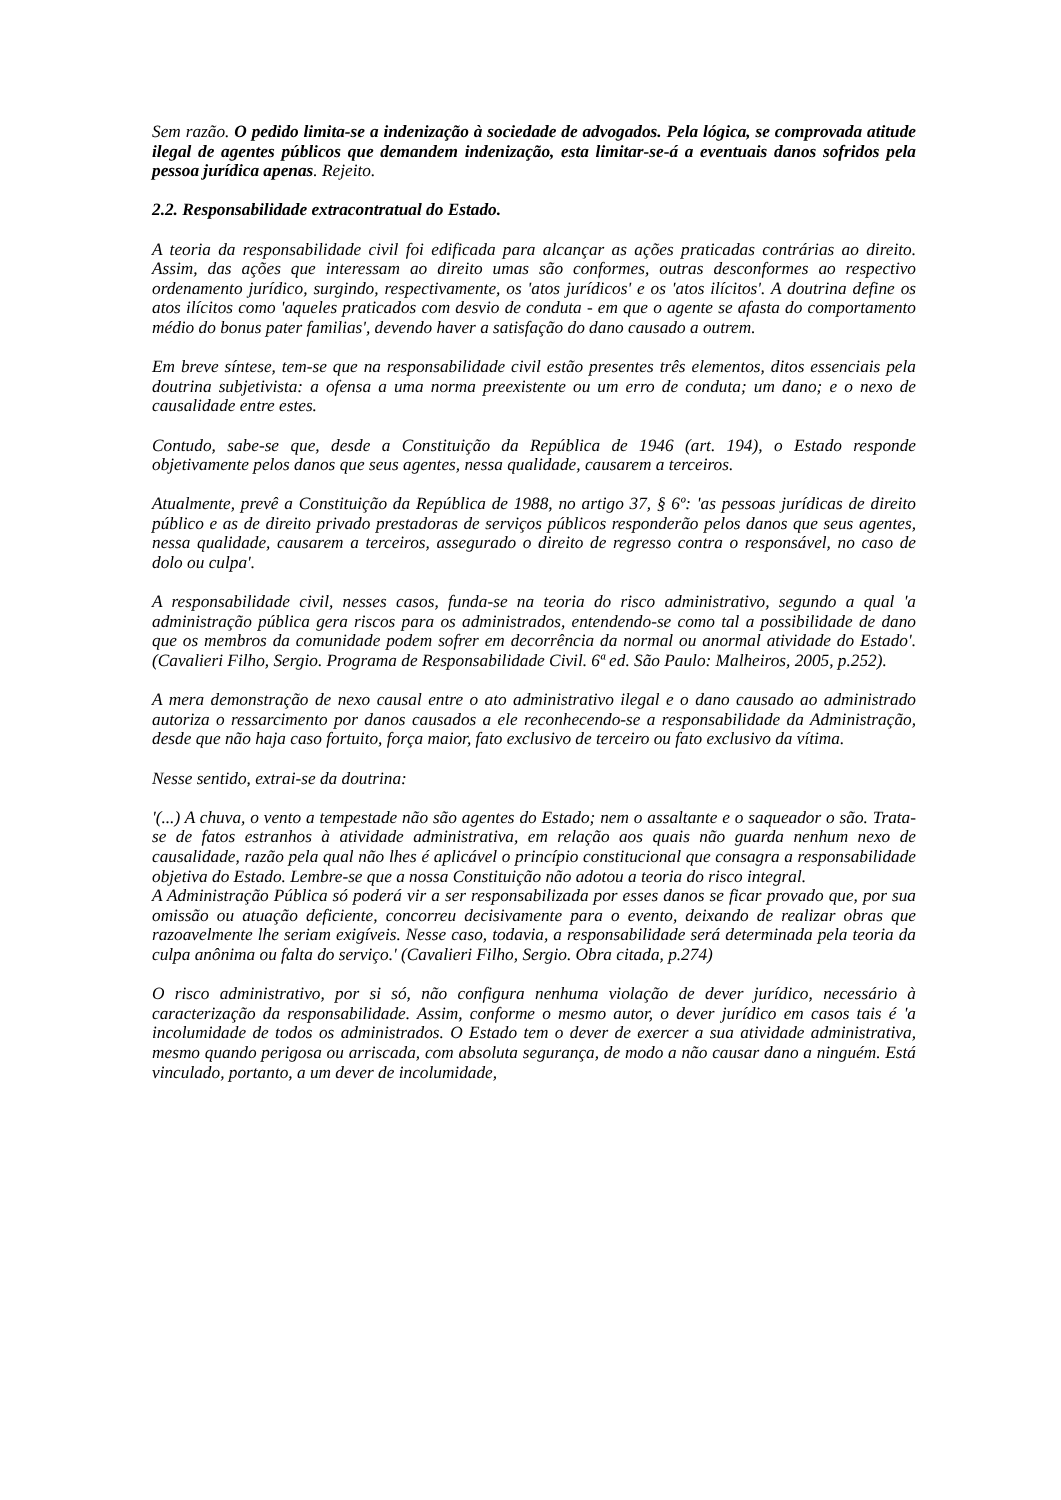Sem razão. O pedido limita-se a indenização à sociedade de advogados. Pela lógica, se comprovada atitude ilegal de agentes públicos que demandem indenização, esta limitar-se-á a eventuais danos sofridos pela pessoa jurídica apenas. Rejeito.
2.2. Responsabilidade extracontratual do Estado.
A teoria da responsabilidade civil foi edificada para alcançar as ações praticadas contrárias ao direito. Assim, das ações que interessam ao direito umas são conformes, outras desconformes ao respectivo ordenamento jurídico, surgindo, respectivamente, os 'atos jurídicos' e os 'atos ilícitos'. A doutrina define os atos ilícitos como 'aqueles praticados com desvio de conduta - em que o agente se afasta do comportamento médio do bonus pater familias', devendo haver a satisfação do dano causado a outrem.
Em breve síntese, tem-se que na responsabilidade civil estão presentes três elementos, ditos essenciais pela doutrina subjetivista: a ofensa a uma norma preexistente ou um erro de conduta; um dano; e o nexo de causalidade entre estes.
Contudo, sabe-se que, desde a Constituição da República de 1946 (art. 194), o Estado responde objetivamente pelos danos que seus agentes, nessa qualidade, causarem a terceiros.
Atualmente, prevê a Constituição da República de 1988, no artigo 37, § 6º: 'as pessoas jurídicas de direito público e as de direito privado prestadoras de serviços públicos responderão pelos danos que seus agentes, nessa qualidade, causarem a terceiros, assegurado o direito de regresso contra o responsável, no caso de dolo ou culpa'.
A responsabilidade civil, nesses casos, funda-se na teoria do risco administrativo, segundo a qual 'a administração pública gera riscos para os administrados, entendendo-se como tal a possibilidade de dano que os membros da comunidade podem sofrer em decorrência da normal ou anormal atividade do Estado'. (Cavalieri Filho, Sergio. Programa de Responsabilidade Civil. 6ª ed. São Paulo: Malheiros, 2005, p.252).
A mera demonstração de nexo causal entre o ato administrativo ilegal e o dano causado ao administrado autoriza o ressarcimento por danos causados a ele reconhecendo-se a responsabilidade da Administração, desde que não haja caso fortuito, força maior, fato exclusivo de terceiro ou fato exclusivo da vítima.
Nesse sentido, extrai-se da doutrina:
'(...) A chuva, o vento a tempestade não são agentes do Estado; nem o assaltante e o saqueador o são. Trata-se de fatos estranhos à atividade administrativa, em relação aos quais não guarda nenhum nexo de causalidade, razão pela qual não lhes é aplicável o princípio constitucional que consagra a responsabilidade objetiva do Estado. Lembre-se que a nossa Constituição não adotou a teoria do risco integral.
A Administração Pública só poderá vir a ser responsabilizada por esses danos se ficar provado que, por sua omissão ou atuação deficiente, concorreu decisivamente para o evento, deixando de realizar obras que razoavelmente lhe seriam exigíveis. Nesse caso, todavia, a responsabilidade será determinada pela teoria da culpa anônima ou falta do serviço.' (Cavalieri Filho, Sergio. Obra citada, p.274)
O risco administrativo, por si só, não configura nenhuma violação de dever jurídico, necessário à caracterização da responsabilidade. Assim, conforme o mesmo autor, o dever jurídico em casos tais é 'a incolumidade de todos os administrados. O Estado tem o dever de exercer a sua atividade administrativa, mesmo quando perigosa ou arriscada, com absoluta segurança, de modo a não causar dano a ninguém. Está vinculado, portanto, a um dever de incolumidade,